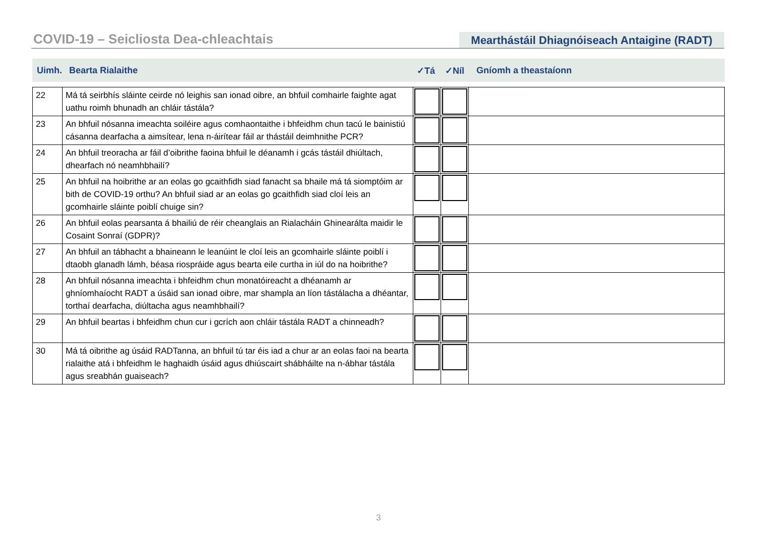COVID-19 – Seicliosta Dea-chleachtais
Mearthástáil Dhiagnóiseach Antaigine (RADT)
Uimh. Bearta Rialaithe ✓Tá ✓Níl Gníomh a theastaíonn
| 22 | Má tá seirbhís sláinte ceirde nó leighis san ionad oibre, an bhfuil comhairle faighte agat uathu roimh bhunadh an chláir tástála? | | | |
| 23 | An bhfuil nósanna imeachta soiléire agus comhaontaithe i bhfeidhm chun tacú le bainistiú cásanna dearfacha a aimsítear, lena n-áirítear fáil ar thástáil deimhnithe PCR? | | | |
| 24 | An bhfuil treoracha ar fáil d’oibrithe faoina bhfuil le déanamh i gcás tástáil dhiúltach, dhearfach nó neamhbhailí? | | | |
| 25 | An bhfuil na hoibrithe ar an eolas go gcaithfidh siad fanacht sa bhaile má tá siomptóim ar bith de COVID-19 orthu? An bhfuil siad ar an eolas go gcaithfidh siad cloí leis an gcomhairle sláinte poiblí chuige sin? | | | |
| 26 | An bhfuil eolas pearsanta á bhailiú de réir cheanglais an Rialacháin Ghinearálta maidir le Cosaint Sonraí (GDPR)? | | | |
| 27 | An bhfuil an tábhacht a bhaineann le leanúint le cloí leis an gcomhairle sláinte poiblí i dtaobh glanadh lámh, béasa riospráide agus bearta eile curtha in iúl do na hoibrithe? | | | |
| 28 | An bhfuil nósanna imeachta i bhfeidhm chun monatóireacht a dhéanamh ar ghníomhaíocht RADT a úsáid san ionad oibre, mar shampla an líon tástálacha a dhéantar, torthaí dearfacha, diúltacha agus neamhbhailí? | | | |
| 29 | An bhfuil beartas i bhfeidhm chun cur i gcrích aon chláir tástála RADT a chinneadh? | | | |
| 30 | Má tá oibrithe ag úsáid RADTanna, an bhfuil tú tar éis iad a chur ar an eolas faoi na bearta rialaithe atá i bhfeidhm le haghaidh úsáid agus dhiúscairt shábháilte na n-ábhar tástála agus sreabhán guaiseach? | | | |
3